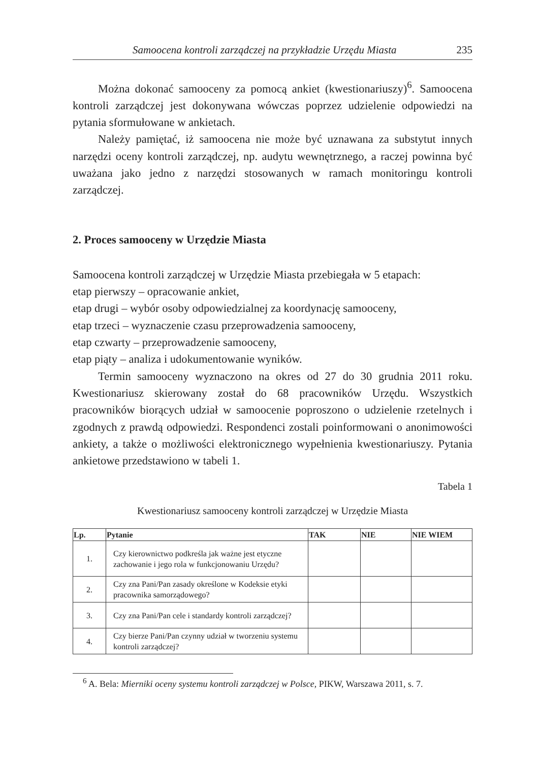Samoocena kontroli zarządczej na przykładzie Urzędu Miasta 235
Można dokonać samooceny za pomocą ankiet (kwestionariuszy)<sup>6</sup>. Samoocena kontroli zarządczej jest dokonywana wówczas poprzez udzielenie odpowiedzi na pytania sformułowane w ankietach.
Należy pamiętać, iż samoocena nie może być uznawana za substytut innych narzędzi oceny kontroli zarządczej, np. audytu wewnętrznego, a raczej powinna być uważana jako jedno z narzędzi stosowanych w ramach monitoringu kontroli zarządczej.
2. Proces samooceny w Urzędzie Miasta
Samoocena kontroli zarządczej w Urzędzie Miasta przebiegała w 5 etapach:
etap pierwszy – opracowanie ankiet,
etap drugi – wybór osoby odpowiedzialnej za koordynację samooceny,
etap trzeci – wyznaczenie czasu przeprowadzenia samooceny,
etap czwarty – przeprowadzenie samooceny,
etap piąty – analiza i udokumentowanie wyników.
Termin samooceny wyznaczono na okres od 27 do 30 grudnia 2011 roku. Kwestionariusz skierowany został do 68 pracowników Urzędu. Wszystkich pracowników biorących udział w samoocenie poproszono o udzielenie rzetelnych i zgodnych z prawdą odpowiedzi. Respondenci zostali poinformowani o anonimowości ankiety, a także o możliwości elektronicznego wypełnienia kwestionariuszy. Pytania ankietowe przedstawiono w tabeli 1.
Tabela 1
Kwestionariusz samooceny kontroli zarządczej w Urzędzie Miasta
| Lp. | Pytanie | TAK | NIE | NIE WIEM |
| --- | --- | --- | --- | --- |
| 1. | Czy kierownictwo podkreśla jak ważne jest etyczne zachowanie i jego rola w funkcjonowaniu Urzędu? | | | |
| 2. | Czy zna Pani/Pan zasady określone w Kodeksie etyki pracownika samorządowego? | | | |
| 3. | Czy zna Pani/Pan cele i standardy kontroli zarządczej? | | | |
| 4. | Czy bierze Pani/Pan czynny udział w tworzeniu systemu kontroli zarządczej? | | | |
<sup>6</sup> A. Bela: Mierniki oceny systemu kontroli zarządczej w Polsce, PIKW, Warszawa 2011, s. 7.